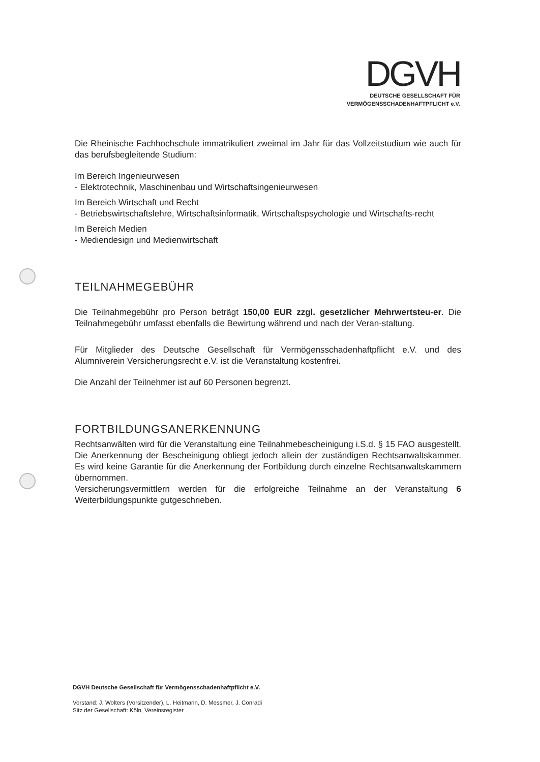DGVH
DEUTSCHE GESELLSCHAFT FÜR
VERMÖGENSSCHADENHAFTPFLICHT e.V.
Die Rheinische Fachhochschule immatrikuliert zweimal im Jahr für das Vollzeitstudium wie auch für das berufsbegleitende Studium:
Im Bereich Ingenieurwesen
- Elektrotechnik, Maschinenbau und Wirtschaftsingenieurwesen
Im Bereich Wirtschaft und Recht
- Betriebswirtschaftslehre, Wirtschaftsinformatik, Wirtschaftspsychologie und Wirtschafts-recht
Im Bereich Medien
- Mediendesign und Medienwirtschaft
TEILNAHMEGEBÜHR
Die Teilnahmegebühr pro Person beträgt 150,00 EUR zzgl. gesetzlicher Mehrwertsteu-er. Die Teilnahmegebühr umfasst ebenfalls die Bewirtung während und nach der Veran-staltung.
Für Mitglieder des Deutsche Gesellschaft für Vermögensschadenhaftpflicht e.V. und des Alumniverein Versicherungsrecht e.V. ist die Veranstaltung kostenfrei.
Die Anzahl der Teilnehmer ist auf 60 Personen begrenzt.
FORTBILDUNGSANERKENNUNG
Rechtsanwälten wird für die Veranstaltung eine Teilnahmebescheinigung i.S.d. § 15 FAO ausgestellt. Die Anerkennung der Bescheinigung obliegt jedoch allein der zuständigen Rechtsanwaltskammer. Es wird keine Garantie für die Anerkennung der Fortbildung durch einzelne Rechtsanwaltskammern übernommen.
Versicherungsvermittlern werden für die erfolgreiche Teilnahme an der Veranstaltung 6 Weiterbildungspunkte gutgeschrieben.
DGVH Deutsche Gesellschaft für Vermögensschadenhaftpflicht e.V.
Vorstand: J. Wolters (Vorsitzender), L. Heitmann, D. Messmer, J. Conradi
Sitz der Gesellschaft: Köln, Vereinsregister